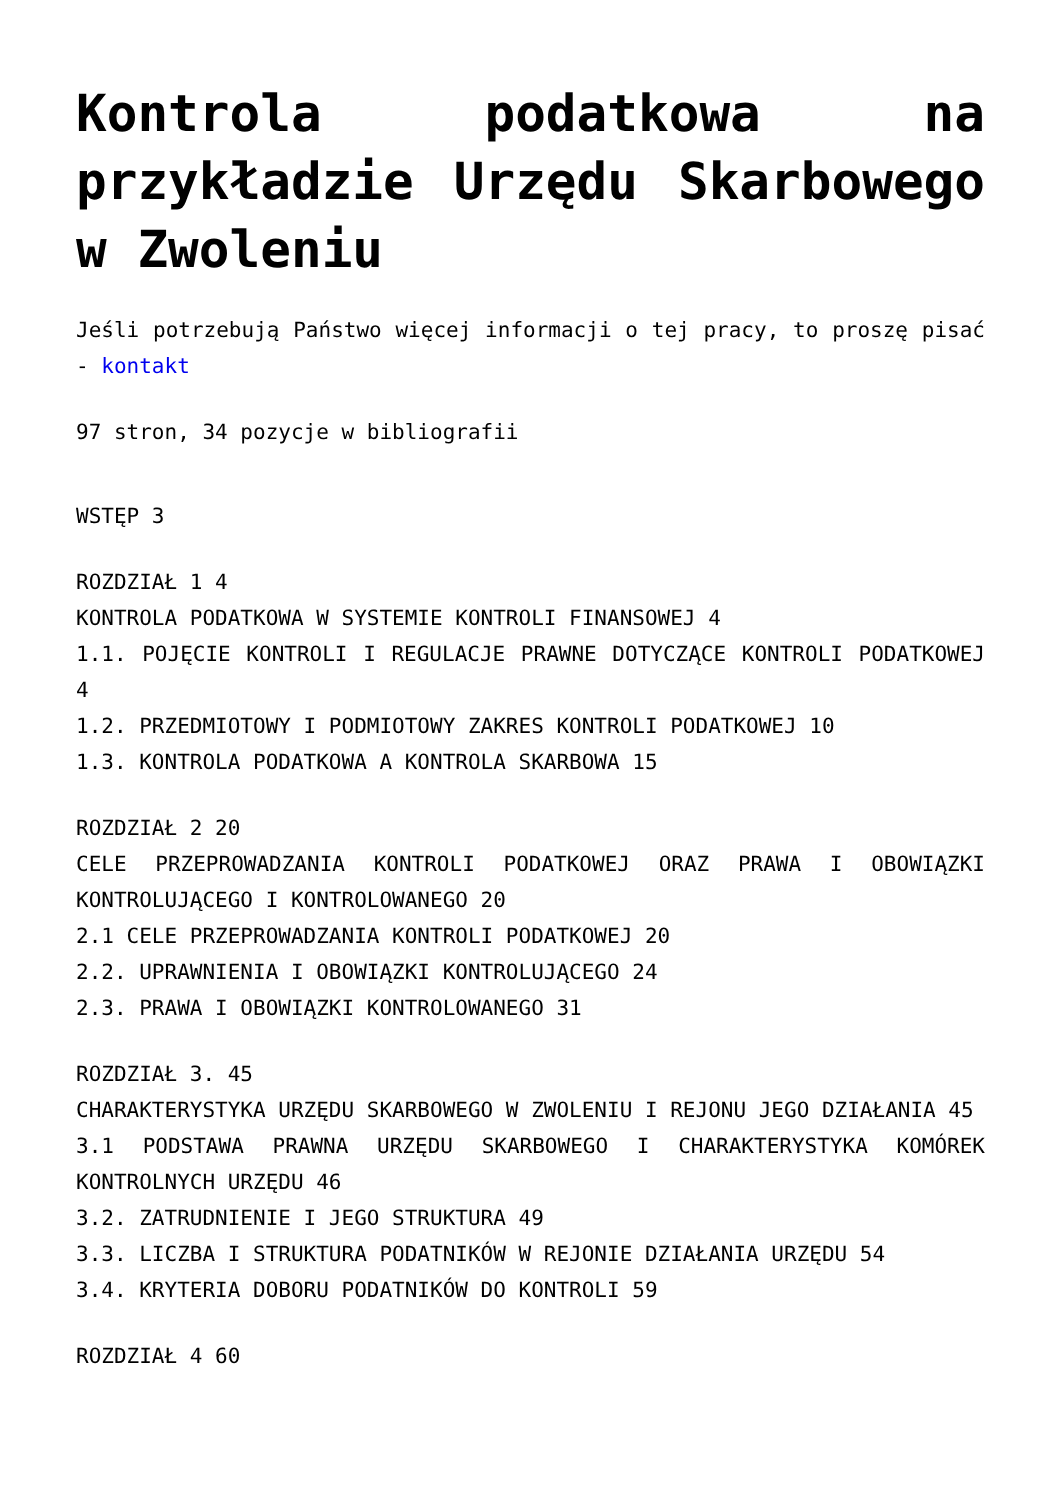Kontrola podatkowa na przykładzie Urzędu Skarbowego w Zwoleniu
Jeśli potrzebują Państwo więcej informacji o tej pracy, to proszę pisać - kontakt
97 stron, 34 pozycje w bibliografii
WSTĘP 3
ROZDZIAŁ 1 4
KONTROLA PODATKOWA W SYSTEMIE KONTROLI FINANSOWEJ 4
1.1. POJĘCIE KONTROLI I REGULACJE PRAWNE DOTYCZĄCE KONTROLI PODATKOWEJ 4
1.2. PRZEDMIOTOWY I PODMIOTOWY ZAKRES KONTROLI PODATKOWEJ 10
1.3. KONTROLA PODATKOWA A KONTROLA SKARBOWA 15
ROZDZIAŁ 2 20
CELE PRZEPROWADZANIA KONTROLI PODATKOWEJ ORAZ PRAWA I OBOWIĄZKI KONTROLUJĄCEGO I KONTROLOWANEGO 20
2.1 CELE PRZEPROWADZANIA KONTROLI PODATKOWEJ 20
2.2. UPRAWNIENIA I OBOWIĄZKI KONTROLUJĄCEGO 24
2.3. PRAWA I OBOWIĄZKI KONTROLOWANEGO 31
ROZDZIAŁ 3. 45
CHARAKTERYSTYKA URZĘDU SKARBOWEGO W ZWOLENIU I REJONU JEGO DZIAŁANIA 45
3.1 PODSTAWA PRAWNA URZĘDU SKARBOWEGO I CHARAKTERYSTYKA KOMÓREK KONTROLNYCH URZĘDU 46
3.2. ZATRUDNIENIE I JEGO STRUKTURA 49
3.3. LICZBA I STRUKTURA PODATNIKÓW W REJONIE DZIAŁANIA URZĘDU 54
3.4. KRYTERIA DOBORU PODATNIKÓW DO KONTROLI 59
ROZDZIAŁ 4 60